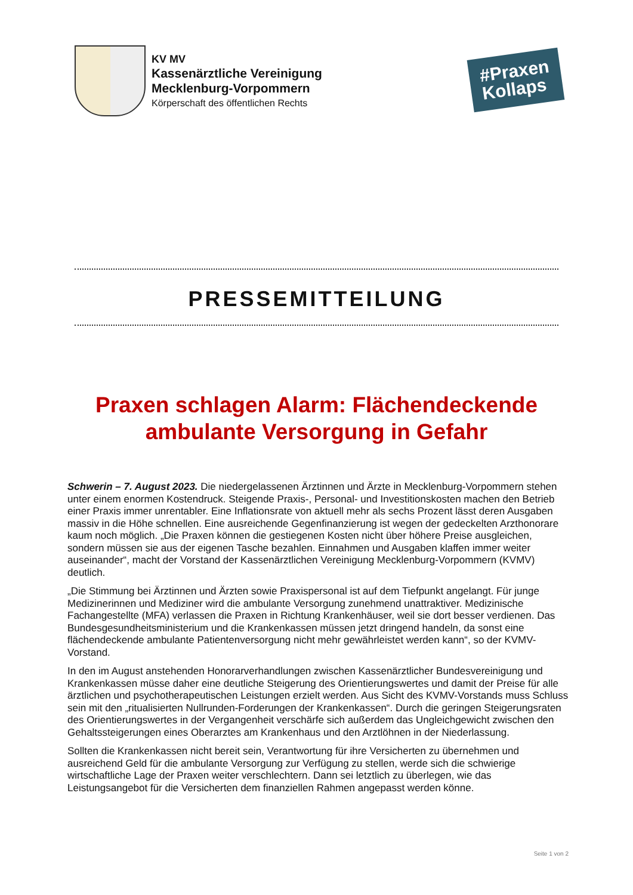KV MV
Kassenärztliche Vereinigung
Mecklenburg-Vorpommern
Körperschaft des öffentlichen Rechts
#Praxen
Kollaps
PRESSEMITTEILUNG
Praxen schlagen Alarm: Flächendeckende ambulante Versorgung in Gefahr
Schwerin – 7. August 2023. Die niedergelassenen Ärztinnen und Ärzte in Mecklenburg-Vorpommern stehen unter einem enormen Kostendruck. Steigende Praxis-, Personal- und Investitionskosten machen den Betrieb einer Praxis immer unrentabler. Eine Inflationsrate von aktuell mehr als sechs Prozent lässt deren Ausgaben massiv in die Höhe schnellen. Eine ausreichende Gegenfinanzierung ist wegen der gedeckelten Arzthonorare kaum noch möglich. „Die Praxen können die gestiegenen Kosten nicht über höhere Preise ausgleichen, sondern müssen sie aus der eigenen Tasche bezahlen. Einnahmen und Ausgaben klaffen immer weiter auseinander“, macht der Vorstand der Kassenärztlichen Vereinigung Mecklenburg-Vorpommern (KVMV) deutlich.
„Die Stimmung bei Ärztinnen und Ärzten sowie Praxispersonal ist auf dem Tiefpunkt angelangt. Für junge Medizinerinnen und Mediziner wird die ambulante Versorgung zunehmend unattraktiver. Medizinische Fachangestellte (MFA) verlassen die Praxen in Richtung Krankenhäuser, weil sie dort besser verdienen. Das Bundesgesundheitsministerium und die Krankenkassen müssen jetzt dringend handeln, da sonst eine flächendeckende ambulante Patientenversorgung nicht mehr gewährleistet werden kann“, so der KVMV-Vorstand.
In den im August anstehenden Honorarverhandlungen zwischen Kassenärztlicher Bundesvereinigung und Krankenkassen müsse daher eine deutliche Steigerung des Orientierungswertes und damit der Preise für alle ärztlichen und psychotherapeutischen Leistungen erzielt werden. Aus Sicht des KVMV-Vorstands muss Schluss sein mit den „ritualisierten Nullrunden-Forderungen der Krankenkassen“. Durch die geringen Steigerungsraten des Orientierungswertes in der Vergangenheit verschärfe sich außerdem das Ungleichgewicht zwischen den Gehaltssteigerungen eines Oberarztes am Krankenhaus und den Arztlöhnen in der Niederlassung.
Sollten die Krankenkassen nicht bereit sein, Verantwortung für ihre Versicherten zu übernehmen und ausreichend Geld für die ambulante Versorgung zur Verfügung zu stellen, werde sich die schwierige wirtschaftliche Lage der Praxen weiter verschlechtern. Dann sei letztlich zu überlegen, wie das Leistungsangebot für die Versicherten dem finanziellen Rahmen angepasst werden könne.
Seite 1 von 2